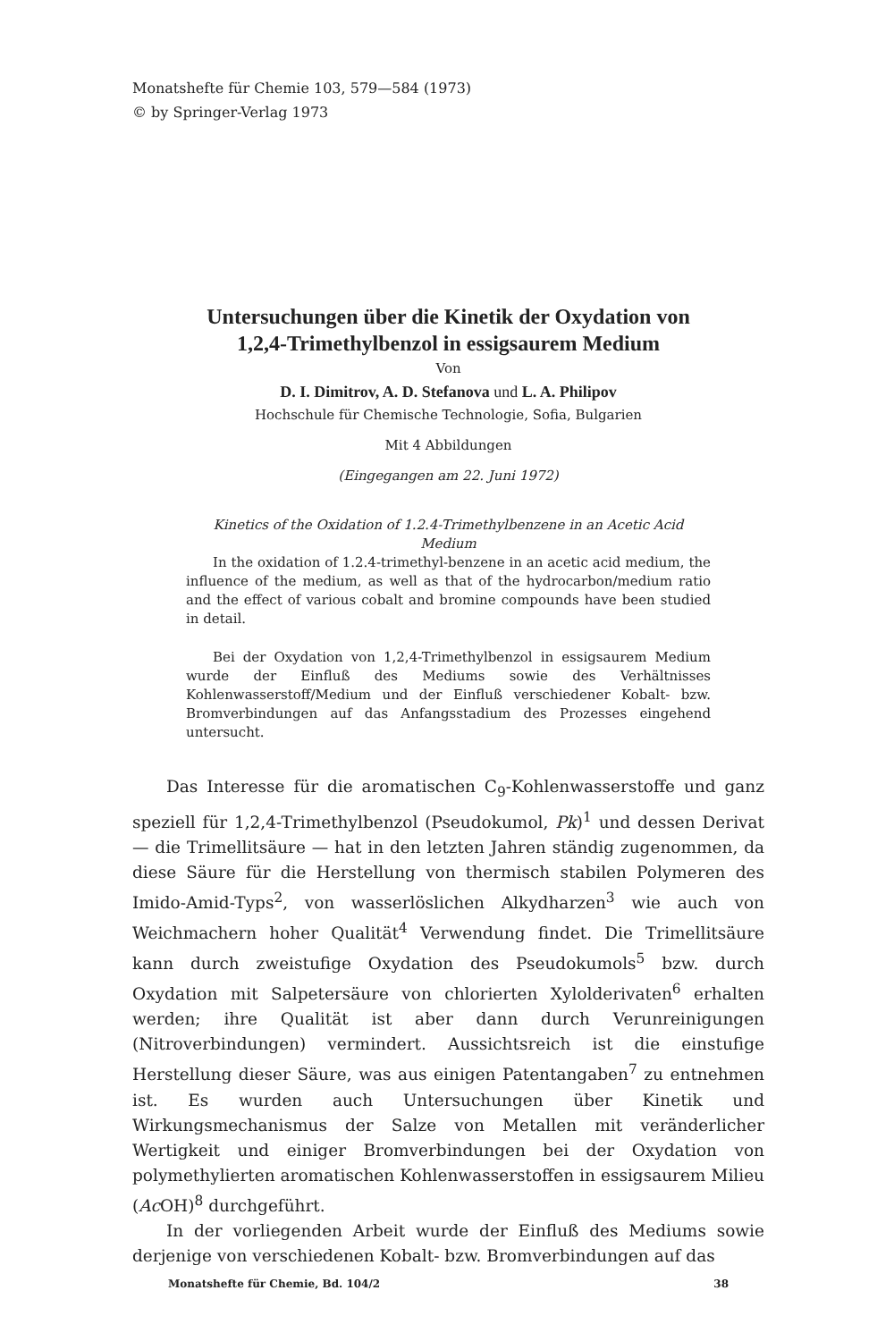Monatshefte für Chemie 103, 579—584 (1973)
© by Springer-Verlag 1973
Untersuchungen über die Kinetik der Oxydation von
1,2,4-Trimethylbenzol in essigsaurem Medium
Von
D. I. Dimitrov, A. D. Stefanova und L. A. Philipov
Hochschule für Chemische Technologie, Sofia, Bulgarien
Mit 4 Abbildungen
(Eingegangen am 22. Juni 1972)
Kinetics of the Oxidation of 1.2.4-Trimethylbenzene in an Acetic Acid Medium
In the oxidation of 1.2.4-trimethyl-benzene in an acetic acid medium, the influence of the medium, as well as that of the hydrocarbon/medium ratio and the effect of various cobalt and bromine compounds have been studied in detail.
Bei der Oxydation von 1,2,4-Trimethylbenzol in essigsaurem Medium wurde der Einfluß des Mediums sowie des Verhältnisses Kohlenwasserstoff/Medium und der Einfluß verschiedener Kobalt- bzw. Bromverbindungen auf das Anfangsstadium des Prozesses eingehend untersucht.
Das Interesse für die aromatischen C<sub>9</sub>-Kohlenwasserstoffe und ganz speziell für 1,2,4-Trimethylbenzol (Pseudokumol, Pk)<sup>1</sup> und dessen Derivat — die Trimellitsäure — hat in den letzten Jahren ständig zugenommen, da diese Säure für die Herstellung von thermisch stabilen Polymeren des Imido-Amid-Typs<sup>2</sup>, von wasserlöslichen Alkydharzen<sup>3</sup> wie auch von Weichmachern hoher Qualität<sup>4</sup> Verwendung findet. Die Trimellitsäure kann durch zweistufige Oxydation des Pseudokumols<sup>5</sup> bzw. durch Oxydation mit Salpetersäure von chlorierten Xylolderivaten<sup>6</sup> erhalten werden; ihre Qualität ist aber dann durch Verunreinigungen (Nitroverbindungen) vermindert. Aussichtsreich ist die einstufige Herstellung dieser Säure, was aus einigen Patentangaben<sup>7</sup> zu entnehmen ist. Es wurden auch Untersuchungen über Kinetik und Wirkungsmechanismus der Salze von Metallen mit veränderlicher Wertigkeit und einiger Bromverbindungen bei der Oxydation von polymethylierten aromatischen Kohlenwasserstoffen in essigsaurem Milieu (Ac OH)<sup>8</sup> durchgeführt.
In der vorliegenden Arbeit wurde der Einfluß des Mediums sowie derjenige von verschiedenen Kobalt- bzw. Bromverbindungen auf das
Monatshefte für Chemie, Bd. 104/2 38